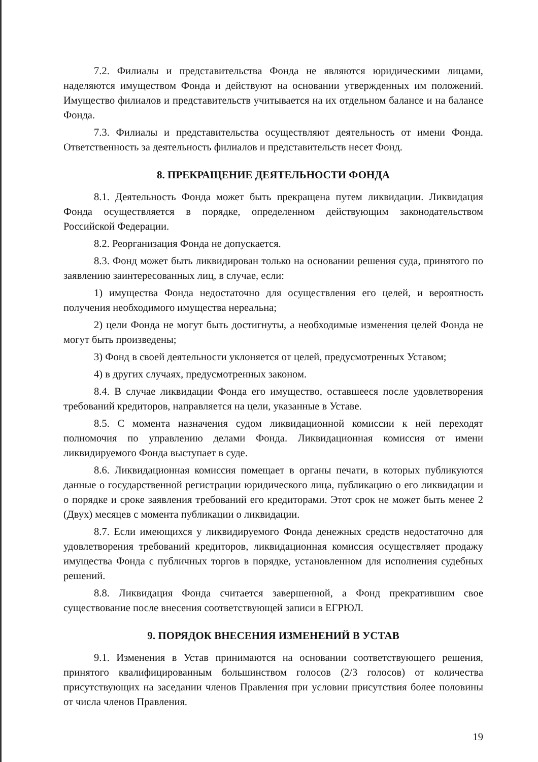7.2. Филиалы и представительства Фонда не являются юридическими лицами, наделяются имуществом Фонда и действуют на основании утвержденных им положений. Имущество филиалов и представительств учитывается на их отдельном балансе и на балансе Фонда.
7.3. Филиалы и представительства осуществляют деятельность от имени Фонда. Ответственность за деятельность филиалов и представительств несет Фонд.
8. ПРЕКРАЩЕНИЕ ДЕЯТЕЛЬНОСТИ ФОНДА
8.1. Деятельность Фонда может быть прекращена путем ликвидации. Ликвидация Фонда осуществляется в порядке, определенном действующим законодательством Российской Федерации.
8.2. Реорганизация Фонда не допускается.
8.3. Фонд может быть ликвидирован только на основании решения суда, принятого по заявлению заинтересованных лиц, в случае, если:
1) имущества Фонда недостаточно для осуществления его целей, и вероятность получения необходимого имущества нереальна;
2) цели Фонда не могут быть достигнуты, а необходимые изменения целей Фонда не могут быть произведены;
3) Фонд в своей деятельности уклоняется от целей, предусмотренных Уставом;
4) в других случаях, предусмотренных законом.
8.4. В случае ликвидации Фонда его имущество, оставшееся после удовлетворения требований кредиторов, направляется на цели, указанные в Уставе.
8.5. С момента назначения судом ликвидационной комиссии к ней переходят полномочия по управлению делами Фонда. Ликвидационная комиссия от имени ликвидируемого Фонда выступает в суде.
8.6. Ликвидационная комиссия помещает в органы печати, в которых публикуются данные о государственной регистрации юридического лица, публикацию о его ликвидации и о порядке и сроке заявления требований его кредиторами. Этот срок не может быть менее 2 (Двух) месяцев с момента публикации о ликвидации.
8.7. Если имеющихся у ликвидируемого Фонда денежных средств недостаточно для удовлетворения требований кредиторов, ликвидационная комиссия осуществляет продажу имущества Фонда с публичных торгов в порядке, установленном для исполнения судебных решений.
8.8. Ликвидация Фонда считается завершенной, а Фонд прекратившим свое существование после внесения соответствующей записи в ЕГРЮЛ.
9. ПОРЯДОК ВНЕСЕНИЯ ИЗМЕНЕНИЙ В УСТАВ
9.1. Изменения в Устав принимаются на основании соответствующего решения, принятого квалифицированным большинством голосов (2/3 голосов) от количества присутствующих на заседании членов Правления при условии присутствия более половины от числа членов Правления.
19